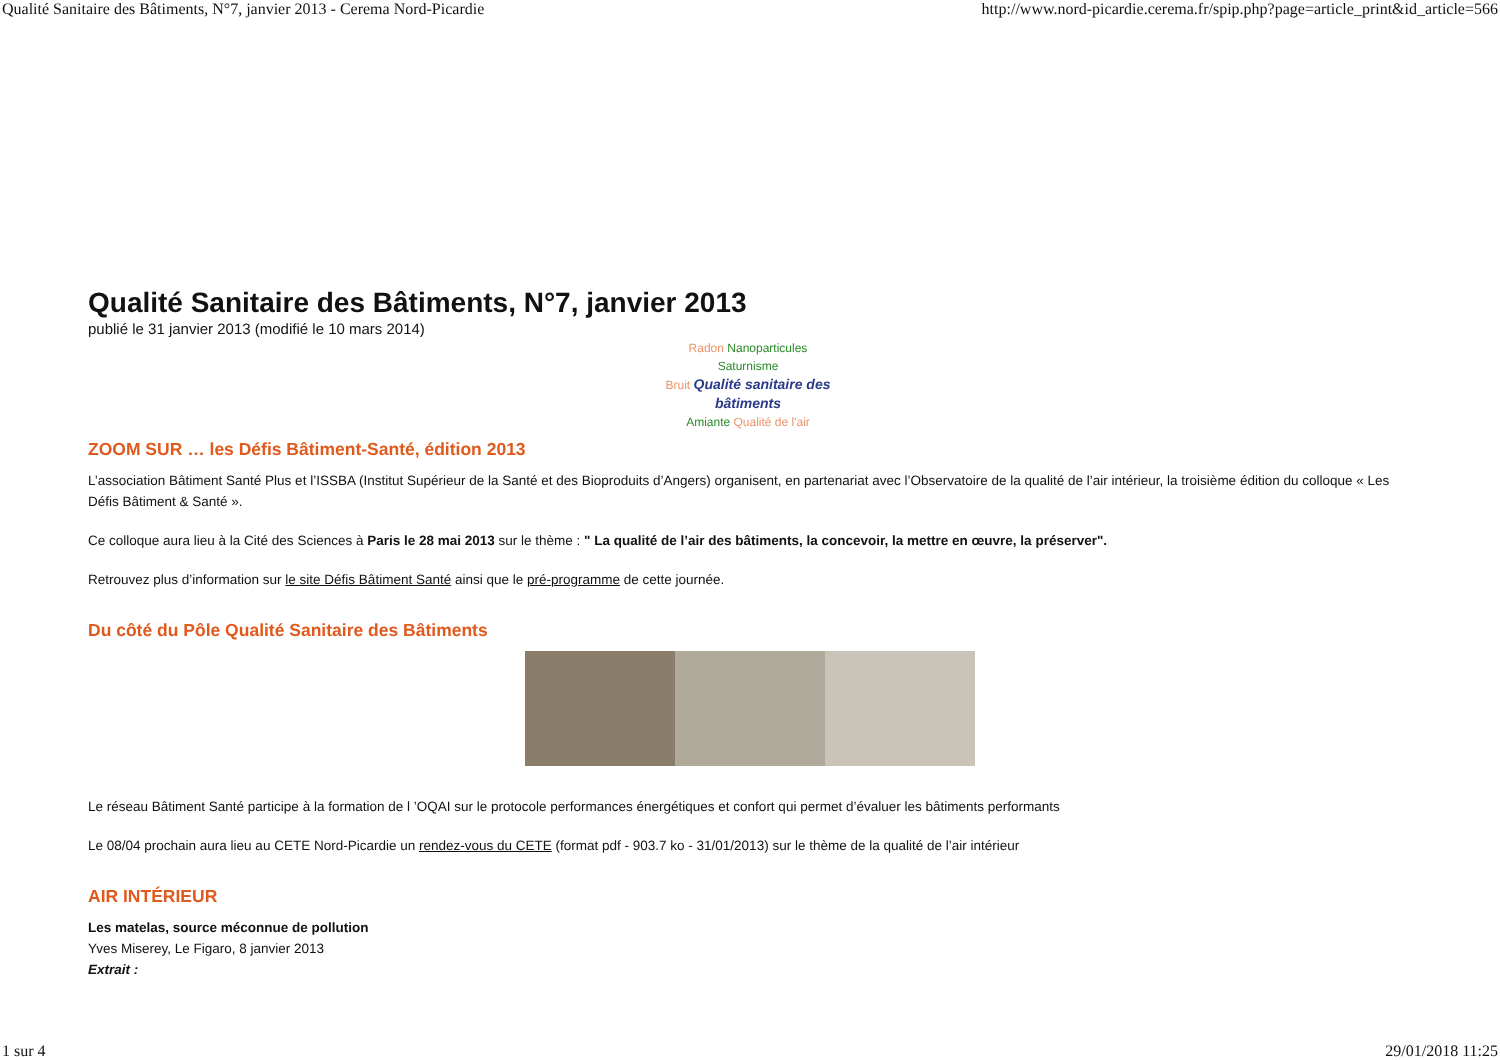Qualité Sanitaire des Bâtiments, N°7, janvier 2013 - Cerema Nord-Picardie http://www.nord-picardie.cerema.fr/spip.php?page=article_print&id_article=566
Qualité Sanitaire des Bâtiments, N°7, janvier 2013
publié le 31 janvier 2013 (modifié le 10 mars 2014)
Radon Nanoparticules Saturnisme
Bruit Qualité sanitaire des bâtiments
Amiante Qualité de l'air
ZOOM SUR … les Défis Bâtiment-Santé, édition 2013
L’association Bâtiment Santé Plus et l’ISSBA (Institut Supérieur de la Santé et des Bioproduits d’Angers) organisent, en partenariat avec l’Observatoire de la qualité de l’air intérieur, la troisième édition du colloque « Les Défis Bâtiment & Santé ».
Ce colloque aura lieu à la Cité des Sciences à Paris le 28 mai 2013 sur le thème : " La qualité de l’air des bâtiments, la concevoir, la mettre en œuvre, la préserver".
Retrouvez plus d’information sur le site Défis Bâtiment Santé ainsi que le pré-programme de cette journée.
Du côté du Pôle Qualité Sanitaire des Bâtiments
Le réseau Bâtiment Santé participe à la formation de l ’OQAI sur le protocole performances énergétiques et confort qui permet d’évaluer les bâtiments performants
Le 08/04 prochain aura lieu au CETE Nord-Picardie un rendez-vous du CETE (format pdf - 903.7 ko - 31/01/2013) sur le thème de la qualité de l’air intérieur
AIR INTÉRIEUR
Les matelas, source méconnue de pollution
Yves Miserey, Le Figaro, 8 janvier 2013
Extrait :
1 sur 4 29/01/2018 11:25